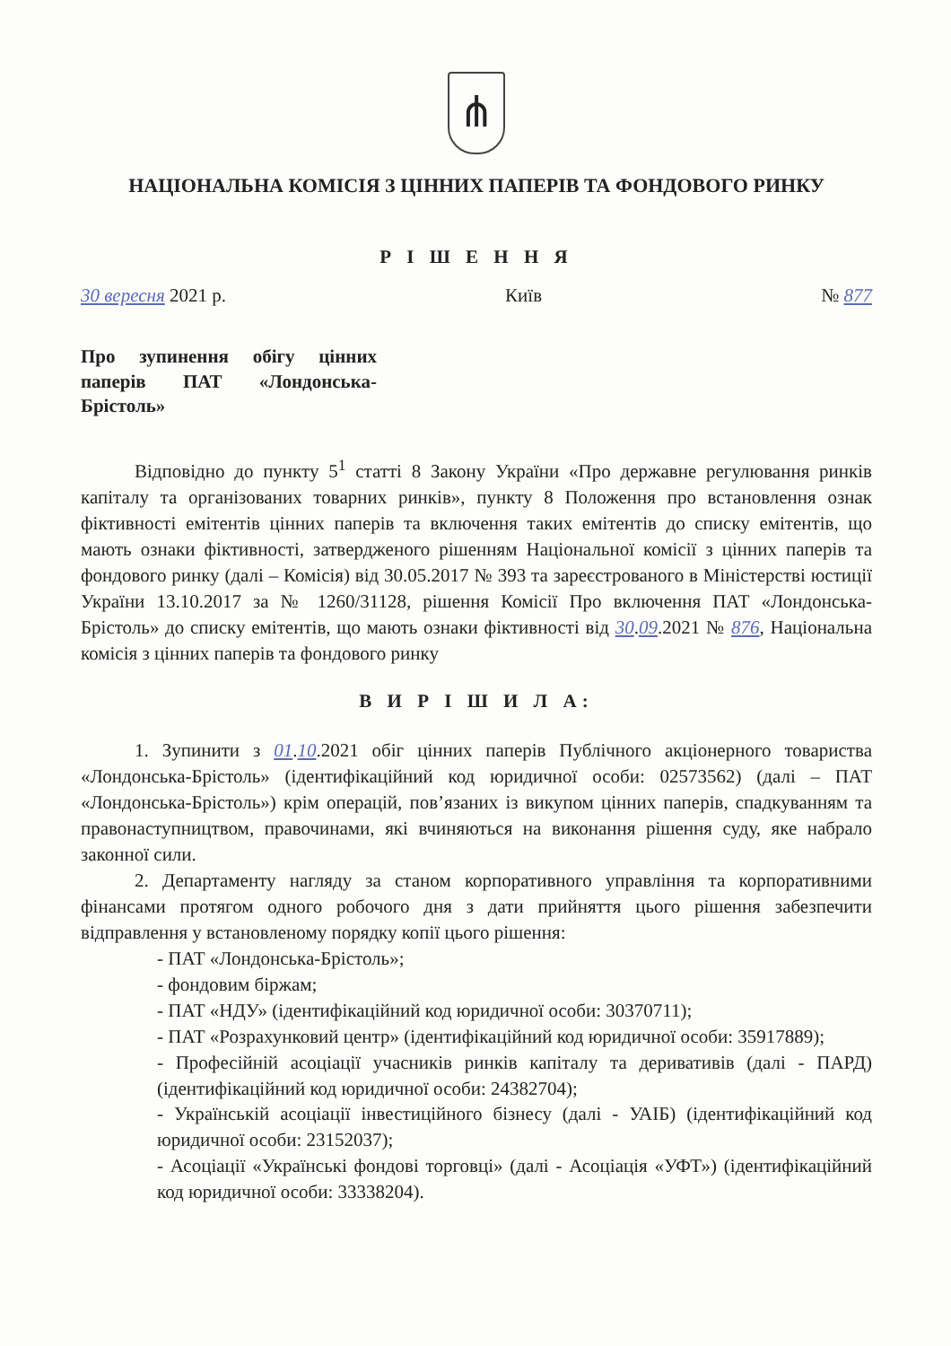⋔
НАЦІОНАЛЬНА КОМІСІЯ З ЦІННИХ ПАПЕРІВ ТА ФОНДОВОГО РИНКУ
Р І Ш Е Н Н Я
30 вересня 2021 р. Київ № 877
Про зупинення обігу цінних паперів ПАТ «Лондонська-Брістоль»
Відповідно до пункту 5<sup>1</sup> статті 8 Закону України «Про державне регулювання ринків капіталу та організованих товарних ринків», пункту 8 Положення про встановлення ознак фіктивності емітентів цінних паперів та включення таких емітентів до списку емітентів, що мають ознаки фіктивності, затвердженого рішенням Національної комісії з цінних паперів та фондового ринку (далі – Комісія) від 30.05.2017 № 393 та зареєстрованого в Міністерстві юстиції України 13.10.2017 за № 1260/31128, рішення Комісії Про включення ПАТ «Лондонська-Брістоль» до списку емітентів, що мають ознаки фіктивності від 30.09.2021 № 876, Національна комісія з цінних паперів та фондового ринку
В И Р І Ш И Л А:
1. Зупинити з 01.10.2021 обіг цінних паперів Публічного акціонерного товариства «Лондонська-Брістоль» (ідентифікаційний код юридичної особи: 02573562) (далі – ПАТ «Лондонська-Брістоль») крім операцій, пов’язаних із викупом цінних паперів, спадкуванням та правонаступництвом, правочинами, які вчиняються на виконання рішення суду, яке набрало законної сили.
2. Департаменту нагляду за станом корпоративного управління та корпоративними фінансами протягом одного робочого дня з дати прийняття цього рішення забезпечити відправлення у встановленому порядку копії цього рішення:
- ПАТ «Лондонська-Брістоль»;
- фондовим біржам;
- ПАТ «НДУ» (ідентифікаційний код юридичної особи: 30370711);
- ПАТ «Розрахунковий центр» (ідентифікаційний код юридичної особи: 35917889);
- Професійній асоціації учасників ринків капіталу та деривативів (далі - ПАРД) (ідентифікаційний код юридичної особи: 24382704);
- Українській асоціації інвестиційного бізнесу (далі - УАІБ) (ідентифікаційний код юридичної особи: 23152037);
- Асоціації «Українські фондові торговці» (далі - Асоціація «УФТ») (ідентифікаційний код юридичної особи: 33338204).